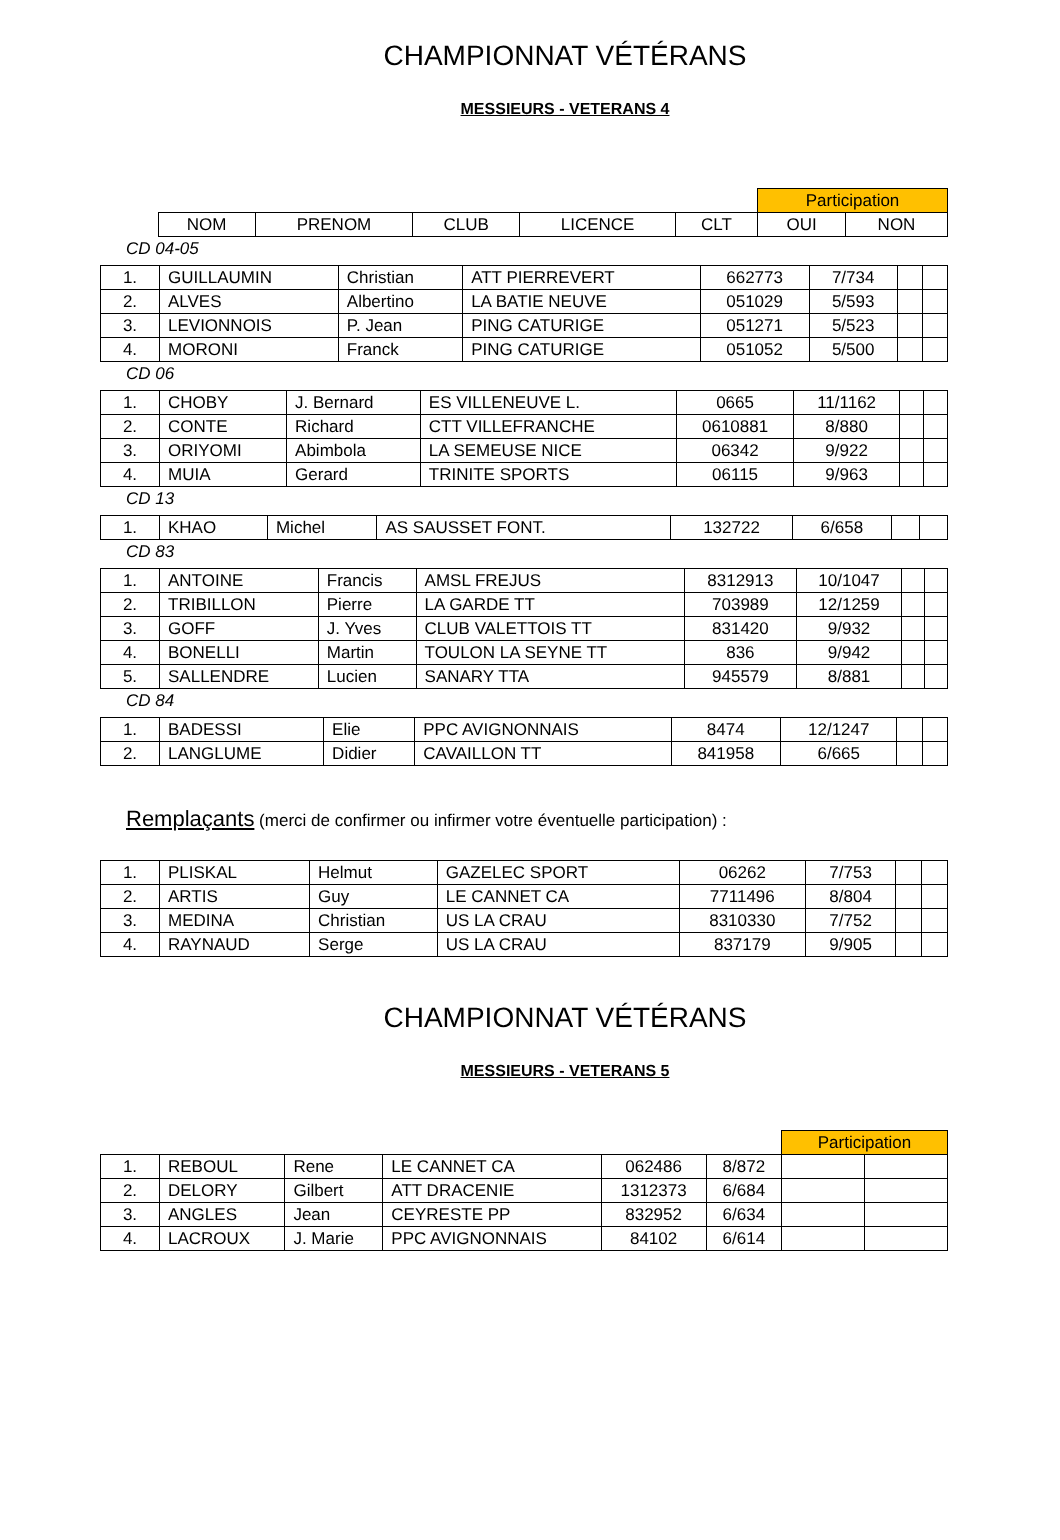CHAMPIONNAT VÉTÉRANS
MESSIEURS - VETERANS 4
| | | | | | | Participation | |
| | NOM | PRENOM | CLUB | LICENCE | CLT | OUI | NON |
CD 04-05
| 1. | GUILLAUMIN | Christian | ATT PIERREVERT | 662773 | 7/734 | | |
| 2. | ALVES | Albertino | LA BATIE NEUVE | 051029 | 5/593 | | |
| 3. | LEVIONNOIS | P. Jean | PING CATURIGE | 051271 | 5/523 | | |
| 4. | MORONI | Franck | PING CATURIGE | 051052 | 5/500 | | |
CD 06
| 1. | CHOBY | J. Bernard | ES VILLENEUVE L. | 0665 | 11/1162 | | |
| 2. | CONTE | Richard | CTT VILLEFRANCHE | 0610881 | 8/880 | | |
| 3. | ORIYOMI | Abimbola | LA SEMEUSE NICE | 06342 | 9/922 | | |
| 4. | MUIA | Gerard | TRINITE SPORTS | 06115 | 9/963 | | |
CD 13
| 1. | KHAO | Michel | AS SAUSSET FONT. | 132722 | 6/658 | | |
CD 83
| 1. | ANTOINE | Francis | AMSL FREJUS | 8312913 | 10/1047 | | |
| 2. | TRIBILLON | Pierre | LA GARDE TT | 703989 | 12/1259 | | |
| 3. | GOFF | J. Yves | CLUB VALETTOIS TT | 831420 | 9/932 | | |
| 4. | BONELLI | Martin | TOULON LA SEYNE TT | 836 | 9/942 | | |
| 5. | SALLENDRE | Lucien | SANARY TTA | 945579 | 8/881 | | |
CD 84
| 1. | BADESSI | Elie | PPC AVIGNONNAIS | 8474 | 12/1247 | | |
| 2. | LANGLUME | Didier | CAVAILLON TT | 841958 | 6/665 | | |
Remplaçants (merci de confirmer ou infirmer votre éventuelle participation) :
| 1. | PLISKAL | Helmut | GAZELEC SPORT | 06262 | 7/753 | | |
| 2. | ARTIS | Guy | LE CANNET CA | 7711496 | 8/804 | | |
| 3. | MEDINA | Christian | US LA CRAU | 8310330 | 7/752 | | |
| 4. | RAYNAUD | Serge | US LA CRAU | 837179 | 9/905 | | |
CHAMPIONNAT VÉTÉRANS
MESSIEURS - VETERANS 5
| | | | | | | Participation | |
| 1. | REBOUL | Rene | LE CANNET CA | 062486 | 8/872 | | |
| 2. | DELORY | Gilbert | ATT DRACENIE | 1312373 | 6/684 | | |
| 3. | ANGLES | Jean | CEYRESTE PP | 832952 | 6/634 | | |
| 4. | LACROUX | J. Marie | PPC AVIGNONNAIS | 84102 | 6/614 | | |